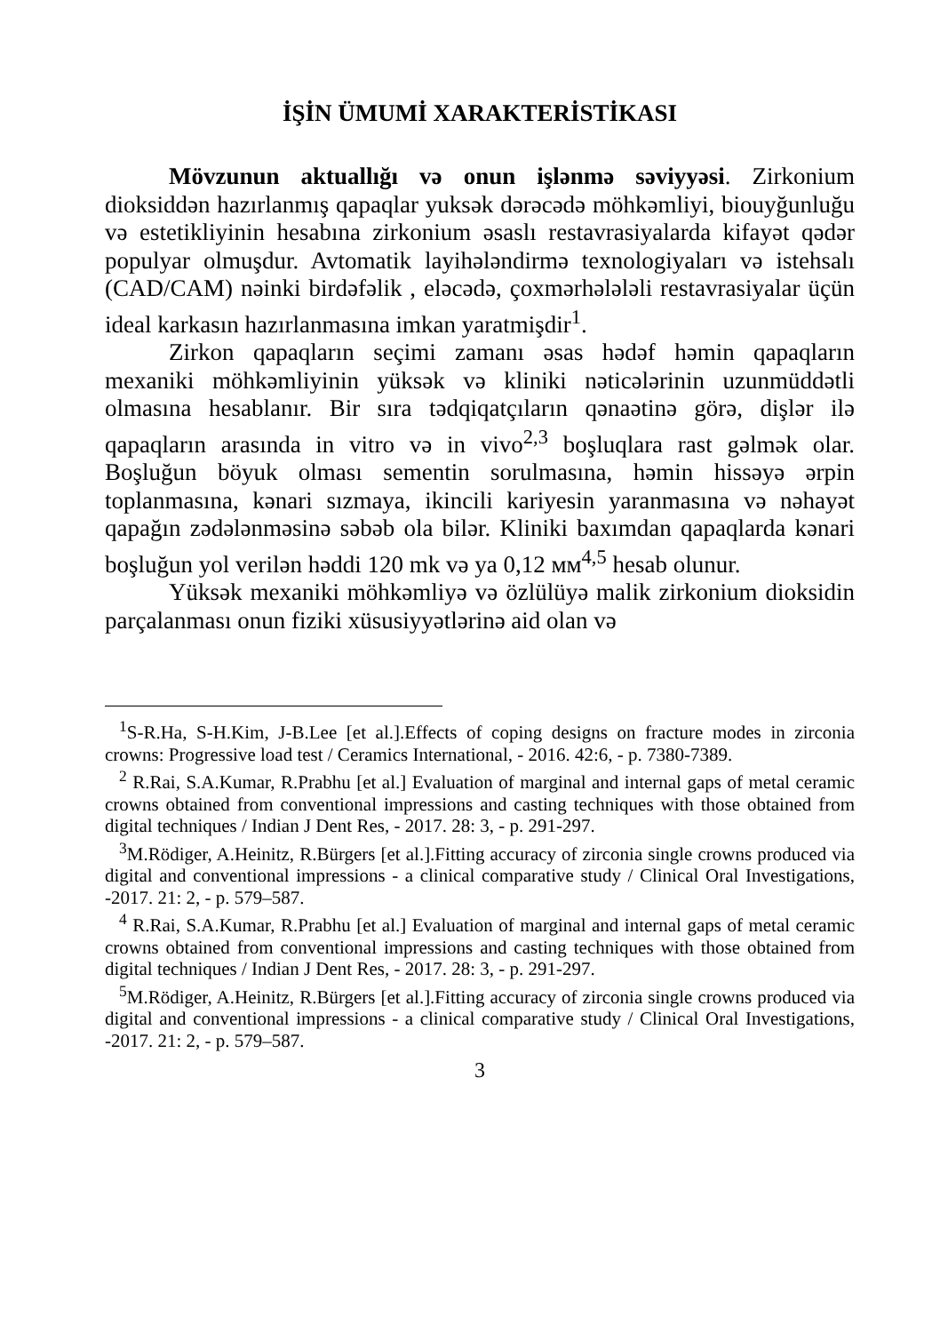İŞİN ÜMUMİ XARAKTERİSTİKASI
Mövzunun aktuallığı və onun işlənmə səviyyəsi. Zirkonium dioksiddən hazırlanmış qapaqlar yuksək dərəcədə möhkəmliyi, biouyğunluğu və estetikliyinin hesabına zirkonium əsaslı restavrasiyalarda kifayət qədər populyar olmuşdur. Avtomatik layihələndirmə texnologiyaları və istehsalı (CAD/CAM) nəinki birdəfəlik , eləcədə, çoxmərhələləli restavrasiyalar üçün ideal karkasın hazırlanmasına imkan yaratmişdir<sup>1</sup>.
Zirkon qapaqların seçimi zamanı əsas hədəf həmin qapaqların mexaniki möhkəmliyinin yüksək və kliniki nəticələrinin uzunmüddətli olmasına hesablanır. Bir sıra tədqiqatçıların qənaətinə görə, dişlər ilə qapaqların arasında in vitro və in vivo<sup>2,3</sup> boşluqlara rast gəlmək olar. Boşluğun böyuk olması sementin sorulmasına, həmin hissəyə ərpin toplanmasına, kənari sızmaya, ikincili kariyesin yaranmasına və nəhayət qapağın zədələnməsinə səbəb ola bilər. Kliniki baxımdan qapaqlarda kənari boşluğun yol verilən həddi 120 mk və ya 0,12 мм<sup>4,5</sup> hesab olunur.
Yüksək mexaniki möhkəmliyə və özlülüyə malik zirkonium dioksidin parçalanması onun fiziki xüsusiyyətlərinə aid olan və
<sup>1</sup> S-R.Ha, S-H.Kim, J-B.Lee [et al.].Effects of coping designs on fracture modes in zirconia crowns: Progressive load test / Ceramics International, - 2016. 42:6, - p. 7380-7389.
<sup>2</sup> R.Rai, S.A.Kumar, R.Prabhu [et al.] Evaluation of marginal and internal gaps of metal ceramic crowns obtained from conventional impressions and casting techniques with those obtained from digital techniques / Indian J Dent Res, - 2017. 28: 3, - p. 291-297.
<sup>3</sup> M.Rödiger, A.Heinitz, R.Bürgers [et al.].Fitting accuracy of zirconia single crowns produced via digital and conventional impressions - a clinical comparative study / Clinical Oral Investigations, -2017. 21: 2, - p. 579–587.
<sup>4</sup> R.Rai, S.A.Kumar, R.Prabhu [et al.] Evaluation of marginal and internal gaps of metal ceramic crowns obtained from conventional impressions and casting techniques with those obtained from digital techniques / Indian J Dent Res, - 2017. 28: 3, - p. 291-297.
<sup>5</sup> M.Rödiger, A.Heinitz, R.Bürgers [et al.].Fitting accuracy of zirconia single crowns produced via digital and conventional impressions - a clinical comparative study / Clinical Oral Investigations, -2017. 21: 2, - p. 579–587.
3